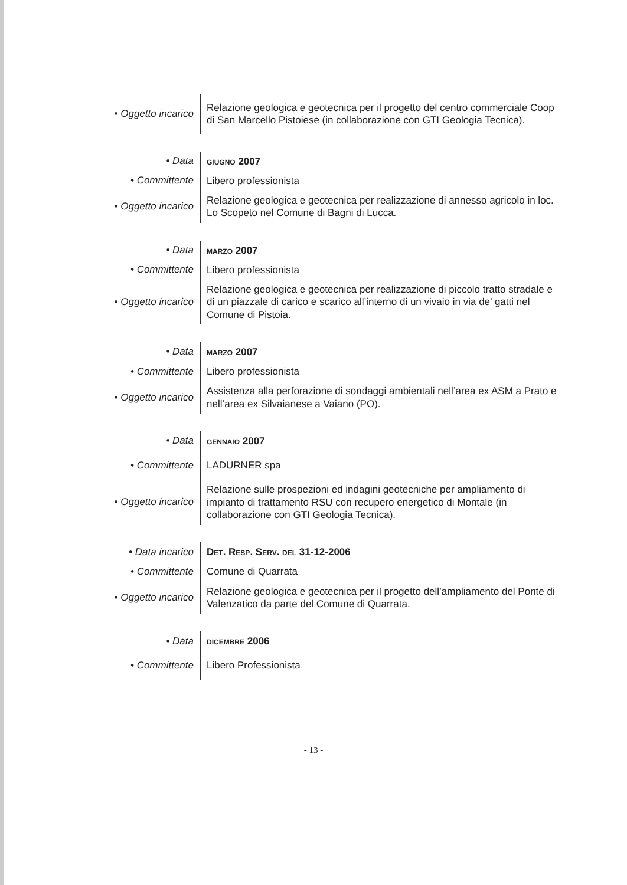• Oggetto incarico
Relazione geologica e geotecnica per il progetto del centro commerciale Coop di San Marcello Pistoiese (in collaborazione con GTI Geologia Tecnica).
• Data
GIUGNO 2007
• Committente
Libero professionista
• Oggetto incarico
Relazione geologica e geotecnica per realizzazione di annesso agricolo in loc. Lo Scopeto nel Comune di Bagni di Lucca.
• Data
MARZO 2007
• Committente
Libero professionista
• Oggetto incarico
Relazione geologica e geotecnica per realizzazione di piccolo tratto stradale e di un piazzale di carico e scarico all’interno di un vivaio in via de’ gatti nel Comune di Pistoia.
• Data
MARZO 2007
• Committente
Libero professionista
• Oggetto incarico
Assistenza alla perforazione di sondaggi ambientali nell’area ex ASM a Prato e nell’area ex Silvaianese a Vaiano (PO).
• Data
GENNAIO 2007
• Committente
LADURNER spa
• Oggetto incarico
Relazione sulle prospezioni ed indagini geotecniche per ampliamento di impianto di trattamento RSU con recupero energetico di Montale (in collaborazione con GTI Geologia Tecnica).
• Data incarico
DET. RESP. SERV. DEL 31-12-2006
• Committente
Comune di Quarrata
• Oggetto incarico
Relazione geologica e geotecnica per il progetto dell’ampliamento del Ponte di Valenzatico da parte del Comune di Quarrata.
• Data
DICEMBRE 2006
• Committente
Libero Professionista
- 13 -